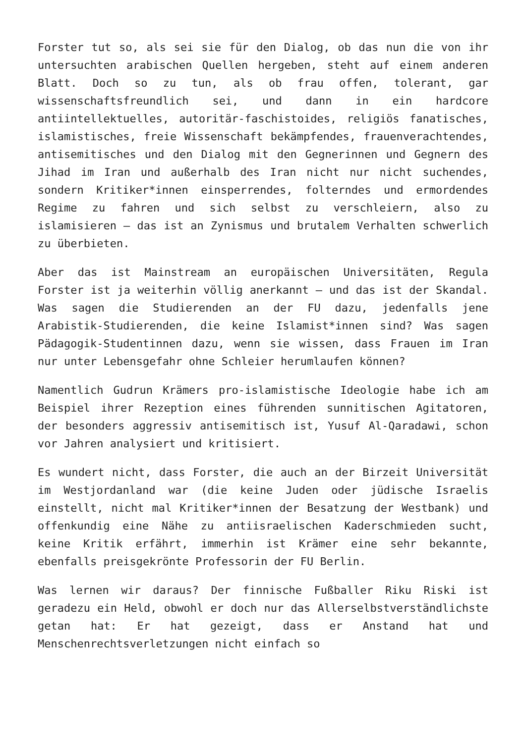Forster tut so, als sei sie für den Dialog, ob das nun die von ihr untersuchten arabischen Quellen hergeben, steht auf einem anderen Blatt. Doch so zu tun, als ob frau offen, tolerant, gar wissenschaftsfreundlich sei, und dann in ein hardcore antiintellektuelles, autoritär-faschistoides, religiös fanatisches, islamistisches, freie Wissenschaft bekämpfendes, frauenverachtendes, antisemitisches und den Dialog mit den Gegnerinnen und Gegnern des Jihad im Iran und außerhalb des Iran nicht nur nicht suchendes, sondern Kritiker*innen einsperrendes, folterndes und ermordendes Regime zu fahren und sich selbst zu verschleiern, also zu islamisieren – das ist an Zynismus und brutalem Verhalten schwerlich zu überbieten.
Aber das ist Mainstream an europäischen Universitäten, Regula Forster ist ja weiterhin völlig anerkannt – und das ist der Skandal. Was sagen die Studierenden an der FU dazu, jedenfalls jene Arabistik-Studierenden, die keine Islamist*innen sind? Was sagen Pädagogik-Studentinnen dazu, wenn sie wissen, dass Frauen im Iran nur unter Lebensgefahr ohne Schleier herumlaufen können?
Namentlich Gudrun Krämers pro-islamistische Ideologie habe ich am Beispiel ihrer Rezeption eines führenden sunnitischen Agitatoren, der besonders aggressiv antisemitisch ist, Yusuf Al-Qaradawi, schon vor Jahren analysiert und kritisiert.
Es wundert nicht, dass Forster, die auch an der Birzeit Universität im Westjordanland war (die keine Juden oder jüdische Israelis einstellt, nicht mal Kritiker*innen der Besatzung der Westbank) und offenkundig eine Nähe zu antiisraelischen Kaderschmieden sucht, keine Kritik erfährt, immerhin ist Krämer eine sehr bekannte, ebenfalls preisgekrönte Professorin der FU Berlin.
Was lernen wir daraus? Der finnische Fußballer Riku Riski ist geradezu ein Held, obwohl er doch nur das Allerselbstverständlichste getan hat: Er hat gezeigt, dass er Anstand hat und Menschenrechtsverletzungen nicht einfach so